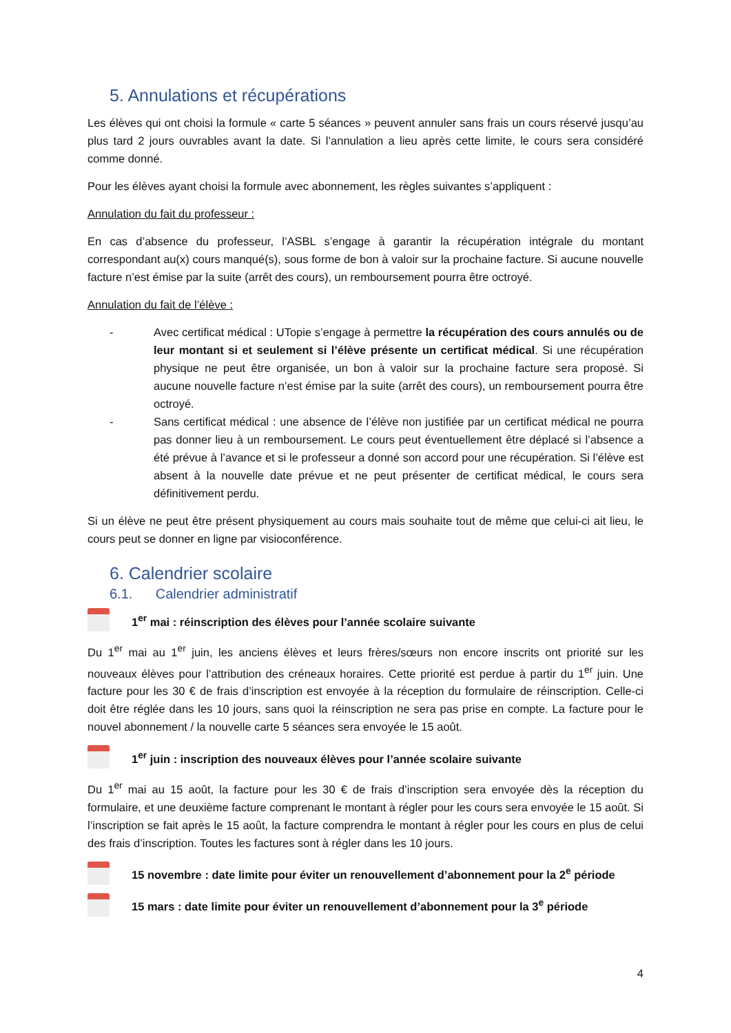5. Annulations et récupérations
Les élèves qui ont choisi la formule « carte 5 séances » peuvent annuler sans frais un cours réservé jusqu’au plus tard 2 jours ouvrables avant la date. Si l’annulation a lieu après cette limite, le cours sera considéré comme donné.
Pour les élèves ayant choisi la formule avec abonnement, les règles suivantes s’appliquent :
Annulation du fait du professeur :
En cas d’absence du professeur, l’ASBL s’engage à garantir la récupération intégrale du montant correspondant au(x) cours manqué(s), sous forme de bon à valoir sur la prochaine facture. Si aucune nouvelle facture n’est émise par la suite (arrêt des cours), un remboursement pourra être octroyé.
Annulation du fait de l’élève :
- Avec certificat médical : UTopie s’engage à permettre la récupération des cours annulés ou de leur montant si et seulement si l’élève présente un certificat médical. Si une récupération physique ne peut être organisée, un bon à valoir sur la prochaine facture sera proposé. Si aucune nouvelle facture n’est émise par la suite (arrêt des cours), un remboursement pourra être octroyé.
- Sans certificat médical : une absence de l’élève non justifiée par un certificat médical ne pourra pas donner lieu à un remboursement. Le cours peut éventuellement être déplacé si l’absence a été prévue à l’avance et si le professeur a donné son accord pour une récupération. Si l’élève est absent à la nouvelle date prévue et ne peut présenter de certificat médical, le cours sera définitivement perdu.
Si un élève ne peut être présent physiquement au cours mais souhaite tout de même que celui-ci ait lieu, le cours peut se donner en ligne par visioconférence.
6. Calendrier scolaire
6.1. Calendrier administratif
1<sup>er</sup> mai : réinscription des élèves pour l’année scolaire suivante
Du 1<sup>er</sup> mai au 1<sup>er</sup> juin, les anciens élèves et leurs frères/sœurs non encore inscrits ont priorité sur les nouveaux élèves pour l’attribution des créneaux horaires. Cette priorité est perdue à partir du 1<sup>er</sup> juin. Une facture pour les 30 € de frais d’inscription est envoyée à la réception du formulaire de réinscription. Celle-ci doit être réglée dans les 10 jours, sans quoi la réinscription ne sera pas prise en compte. La facture pour le nouvel abonnement / la nouvelle carte 5 séances sera envoyée le 15 août.
1<sup>er</sup> juin : inscription des nouveaux élèves pour l’année scolaire suivante
Du 1<sup>er</sup> mai au 15 août, la facture pour les 30 € de frais d’inscription sera envoyée dès la réception du formulaire, et une deuxième facture comprenant le montant à régler pour les cours sera envoyée le 15 août. Si l’inscription se fait après le 15 août, la facture comprendra le montant à régler pour les cours en plus de celui des frais d’inscription. Toutes les factures sont à régler dans les 10 jours.
15 novembre : date limite pour éviter un renouvellement d’abonnement pour la 2<sup>e</sup> période
15 mars : date limite pour éviter un renouvellement d’abonnement pour la 3<sup>e</sup> période
4